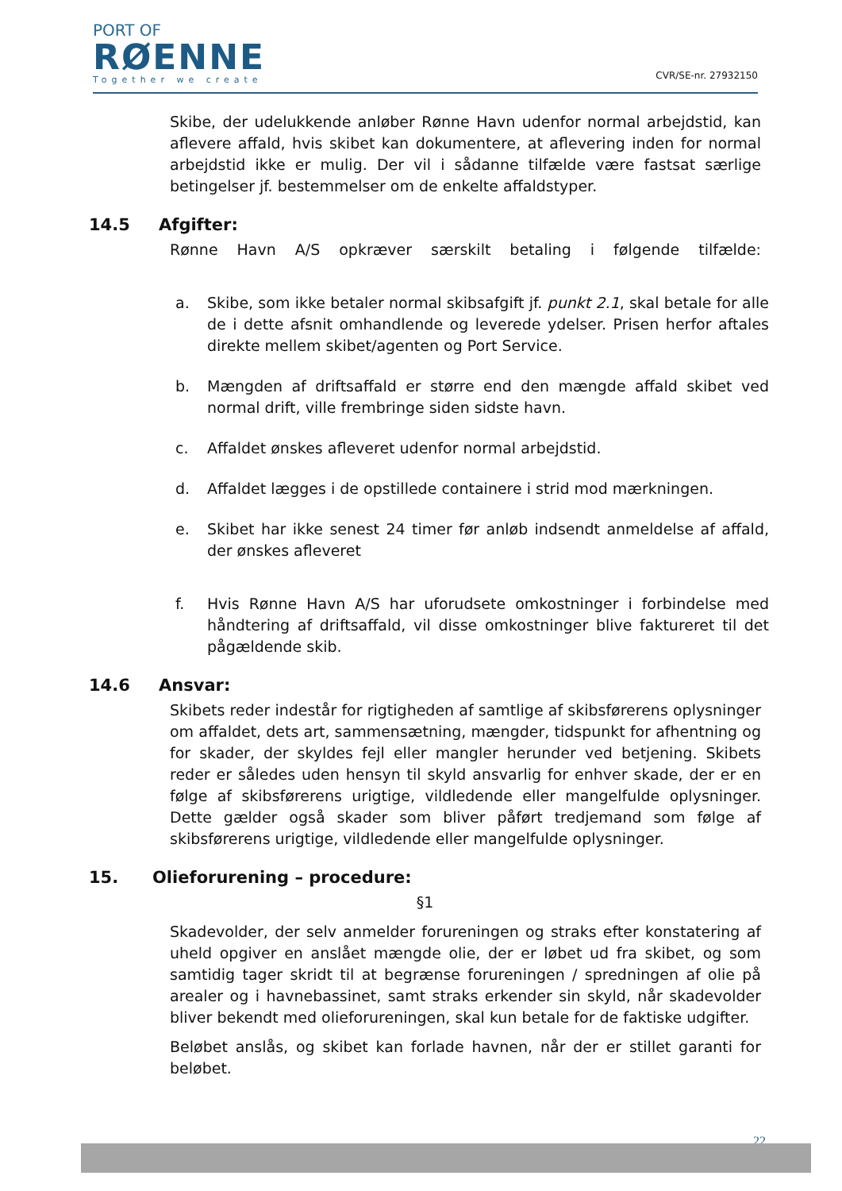PORT OF
RØENNE
Together we create
CVR/SE-nr. 27932150
Skibe, der udelukkende anløber Rønne Havn udenfor normal arbejdstid, kan aflevere affald, hvis skibet kan dokumentere, at aflevering inden for normal arbejdstid ikke er mulig. Der vil i sådanne tilfælde være fastsat særlige betingelser jf. bestemmelser om de enkelte affaldstyper.
14.5 Afgifter:
Rønne Havn A/S opkræver særskilt betaling i følgende tilfælde:
a. Skibe, som ikke betaler normal skibsafgift jf. punkt 2.1, skal betale for alle de i dette afsnit omhandlende og leverede ydelser. Prisen herfor aftales direkte mellem skibet/agenten og Port Service.
b. Mængden af driftsaffald er større end den mængde affald skibet ved normal drift, ville frembringe siden sidste havn.
c. Affaldet ønskes afleveret udenfor normal arbejdstid.
d. Affaldet lægges i de opstillede containere i strid mod mærkningen.
e. Skibet har ikke senest 24 timer før anløb indsendt anmeldelse af affald, der ønskes afleveret
f. Hvis Rønne Havn A/S har uforudsete omkostninger i forbindelse med håndtering af driftsaffald, vil disse omkostninger blive faktureret til det pågældende skib.
14.6 Ansvar:
Skibets reder indestår for rigtigheden af samtlige af skibsførerens oplysninger om affaldet, dets art, sammensætning, mængder, tidspunkt for afhentning og for skader, der skyldes fejl eller mangler herunder ved betjening. Skibets reder er således uden hensyn til skyld ansvarlig for enhver skade, der er en følge af skibsførerens urigtige, vildledende eller mangelfulde oplysninger. Dette gælder også skader som bliver påført tredjemand som følge af skibsførerens urigtige, vildledende eller mangelfulde oplysninger.
15. Olieforurening – procedure:
§1
Skadevolder, der selv anmelder forureningen og straks efter konstatering af uheld opgiver en anslået mængde olie, der er løbet ud fra skibet, og som samtidig tager skridt til at begrænse forureningen / spredningen af olie på arealer og i havnebassinet, samt straks erkender sin skyld, når skadevolder bliver bekendt med olieforureningen, skal kun betale for de faktiske udgifter.
Beløbet anslås, og skibet kan forlade havnen, når der er stillet garanti for beløbet.
22